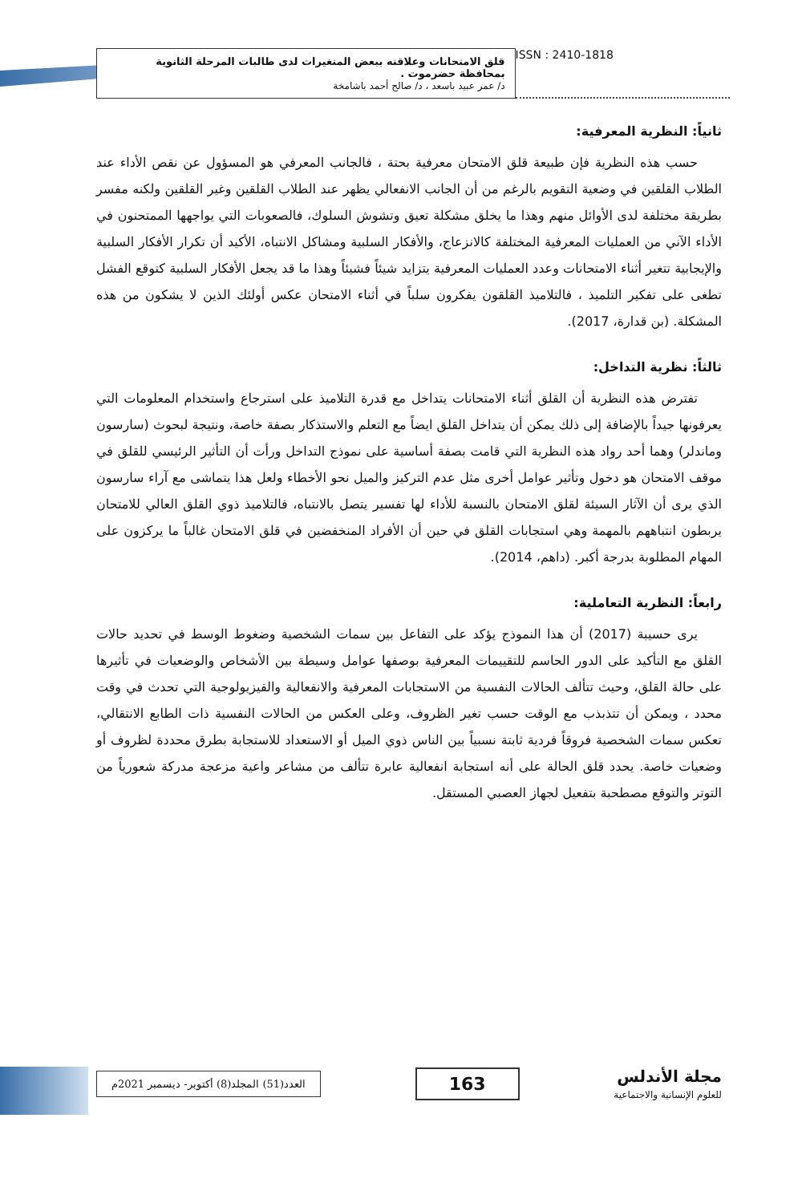قلق الامتحانات وعلاقته ببعض المتغيرات لدى طالبات المرحلة الثانوية بمحافظة حضرموت .
د/ عمر عبيد باسعد ، د/ صالح أحمد باشامخة
ISSN : 2410-1818
ثانياً: النظرية المعرفية:
حسب هذه النظرية فإن طبيعة قلق الامتحان معرفية بحتة ، فالجانب المعرفي هو المسؤول عن نقص الأداء عند الطلاب القلقين في وضعية التقويم بالرغم من أن الجانب الانفعالي يظهر عند الطلاب القلقين وغير القلقين ولكنه مفسر بطريقة مختلفة لدى الأوائل منهم وهذا ما يخلق مشكلة تعيق وتشوش السلوك، فالصعوبات التي يواجهها الممتحنون في الأداء الآني من العمليات المعرفية المختلفة كالانزعاج، والأفكار السلبية ومشاكل الانتباه، الأكيد أن تكرار الأفكار السلبية والإيجابية تتغير أثناء الامتحانات وعدد العمليات المعرفية يتزايد شيئاً فشيئاً وهذا ما قد يجعل الأفكار السلبية كتوقع الفشل تطغى على تفكير التلميذ ، فالتلاميذ القلقون يفكرون سلباً في أثناء الامتحان عكس أولئك الذين لا يشكون من هذه المشكلة. (بن قدارة، 2017).
ثالثاً: نظرية التداخل:
تفترض هذه النظرية أن القلق أثناء الامتحانات يتداخل مع قدرة التلاميذ على استرجاع واستخدام المعلومات التي يعرفونها جيداً بالإضافة إلى ذلك يمكن أن يتداخل القلق ايضاً مع التعلم والاستذكار بصفة خاصة، ونتيجة لبحوث (سارسون وماندلر) وهما أحد رواد هذه النظرية التي قامت بصفة أساسية على نموذج التداخل ورأت أن التأثير الرئيسي للقلق في موقف الامتحان هو دخول وتأثير عوامل أخرى مثل عدم التركيز والميل نحو الأخطاء ولعل هذا يتماشى مع آراء سارسون الذي يرى أن الآثار السيئة لقلق الامتحان بالنسبة للأداء لها تفسير يتصل بالانتباه، فالتلاميذ ذوي القلق العالي للامتحان يربطون انتباههم بالمهمة وهي استجابات القلق في حين أن الأفراد المنخفضين في قلق الامتحان غالباً ما يركزون على المهام المطلوبة بدرجة أكبر. (داهم، 2014).
رابعاً: النظرية التعاملية:
يرى حسيبة (2017) أن هذا النموذج يؤكد على التفاعل بين سمات الشخصية وضغوط الوسط في تحديد حالات القلق مع التأكيد على الدور الحاسم للتقييمات المعرفية بوصفها عوامل وسيطة بين الأشخاص والوضعيات في تأثيرها على حالة القلق، وحيث تتألف الحالات النفسية من الاستجابات المعرفية والانفعالية والفيزيولوجية التي تحدث في وقت محدد ، ويمكن أن تتذبذب مع الوقت حسب تغير الظروف، وعلى العكس من الحالات النفسية ذات الطابع الانتقالي، تعكس سمات الشخصية فروقاً فردية ثابتة نسبياً بين الناس ذوي الميل أو الاستعداد للاستجابة بطرق محددة لظروف أو وضعيات خاصة. يحدد قلق الحالة على أنه استجابة انفعالية عابرة تتألف من مشاعر واعية مزعجة مدركة شعورياً من التوتر والتوقع مصطحبة بتفعيل لجهاز العصبي المستقل.
العدد(51) المجلد(8) أكتوبر- ديسمبر 2021م
163
مجلة الأندلس
للعلوم الإنسانية والاجتماعية